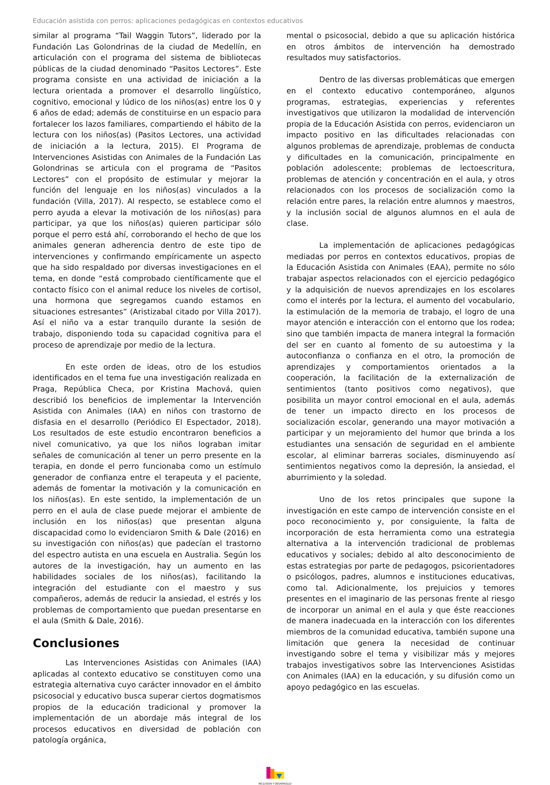Educación asistida con perros: aplicaciones pedagógicas en contextos educativos
similar al programa “Tail Waggin Tutors”, liderado por la Fundación Las Golondrinas de la ciudad de Medellín, en articulación con el programa del sistema de bibliotecas públicas de la ciudad denominado “Pasitos Lectores”. Este programa consiste en una actividad de iniciación a la lectura orientada a promover el desarrollo lingüístico, cognitivo, emocional y lúdico de los niños(as) entre los 0 y 6 años de edad; además de constituirse en un espacio para fortalecer los lazos familiares, compartiendo el hábito de la lectura con los niños(as) (Pasitos Lectores, una actividad de iniciación a la lectura, 2015). El Programa de Intervenciones Asistidas con Animales de la Fundación Las Golondrinas se articula con el programa de “Pasitos Lectores” con el propósito de estimular y mejorar la función del lenguaje en los niños(as) vinculados a la fundación (Villa, 2017). Al respecto, se establece como el perro ayuda a elevar la motivación de los niños(as) para participar, ya que los niños(as) quieren participar sólo porque el perro está ahí, corroborando el hecho de que los animales generan adherencia dentro de este tipo de intervenciones y confirmando empíricamente un aspecto que ha sido respaldado por diversas investigaciones en el tema, en donde “está comprobado científicamente que el contacto físico con el animal reduce los niveles de cortisol, una hormona que segregamos cuando estamos en situaciones estresantes” (Aristizabal citado por Villa 2017). Así el niño va a estar tranquilo durante la sesión de trabajo, disponiendo toda su capacidad cognitiva para el proceso de aprendizaje por medio de la lectura.
En este orden de ideas, otro de los estudios identificados en el tema fue una investigación realizada en Praga, República Checa, por Kristina Machová, quien describió los beneficios de implementar la Intervención Asistida con Animales (IAA) en niños con trastorno de disfasia en el desarrollo (Periódico El Espectador, 2018). Los resultados de este estudio encontraron beneficios a nivel comunicativo, ya que los niños lograban imitar señales de comunicación al tener un perro presente en la terapia, en donde el perro funcionaba como un estímulo generador de confianza entre el terapeuta y el paciente, además de fomentar la motivación y la comunicación en los niños(as). En este sentido, la implementación de un perro en el aula de clase puede mejorar el ambiente de inclusión en los niños(as) que presentan alguna discapacidad como lo evidenciaron Smith & Dale (2016) en su investigación con niños(as) que padecían el trastorno del espectro autista en una escuela en Australia. Según los autores de la investigación, hay un aumento en las habilidades sociales de los niños(as), facilitando la integración del estudiante con el maestro y sus compañeros, además de reducir la ansiedad, el estrés y los problemas de comportamiento que puedan presentarse en el aula (Smith & Dale, 2016).
Conclusiones
Las Intervenciones Asistidas con Animales (IAA) aplicadas al contexto educativo se constituyen como una estrategia alternativa cuyo carácter innovador en el ámbito psicosocial y educativo busca superar ciertos dogmatismos propios de la educación tradicional y promover la implementación de un abordaje más integral de los procesos educativos en diversidad de población con patología orgánica,
mental o psicosocial, debido a que su aplicación histórica en otros ámbitos de intervención ha demostrado resultados muy satisfactorios.
Dentro de las diversas problemáticas que emergen en el contexto educativo contemporáneo, algunos programas, estrategias, experiencias y referentes investigativos que utilizaron la modalidad de intervención propia de la Educación Asistida con perros, evidenciaron un impacto positivo en las dificultades relacionadas con algunos problemas de aprendizaje, problemas de conducta y dificultades en la comunicación, principalmente en población adolescente; problemas de lectoescritura, problemas de atención y concentración en el aula, y otros relacionados con los procesos de socialización como la relación entre pares, la relación entre alumnos y maestros, y la inclusión social de algunos alumnos en el aula de clase.
La implementación de aplicaciones pedagógicas mediadas por perros en contextos educativos, propias de la Educación Asistida con Animales (EAA), permite no sólo trabajar aspectos relacionados con el ejercicio pedagógico y la adquisición de nuevos aprendizajes en los escolares como el interés por la lectura, el aumento del vocabulario, la estimulación de la memoria de trabajo, el logro de una mayor atención e interacción con el entorno que los rodea; sino que también impacta de manera integral la formación del ser en cuanto al fomento de su autoestima y la autoconfianza o confianza en el otro, la promoción de aprendizajes y comportamientos orientados a la cooperación, la facilitación de la externalización de sentimientos (tanto positivos como negativos), que posibilita un mayor control emocional en el aula, además de tener un impacto directo en los procesos de socialización escolar, generando una mayor motivación a participar y un mejoramiento del humor que brinda a los estudiantes una sensación de seguridad en el ambiente escolar, al eliminar barreras sociales, disminuyendo así sentimientos negativos como la depresión, la ansiedad, el aburrimiento y la soledad.
Uno de los retos principales que supone la investigación en este campo de intervención consiste en el poco reconocimiento y, por consiguiente, la falta de incorporación de esta herramienta como una estrategia alternativa a la intervención tradicional de problemas educativos y sociales; debido al alto desconocimiento de estas estrategias por parte de pedagogos, psicorientadores o psicólogos, padres, alumnos e instituciones educativas, como tal. Adicionalmente, los prejuicios y temores presentes en el imaginario de las personas frente al riesgo de incorporar un animal en el aula y que éste reacciones de manera inadecuada en la interacción con los diferentes miembros de la comunidad educativa, también supone una limitación que genera la necesidad de continuar investigando sobre el tema y visibilizar más y mejores trabajos investigativos sobre las Intervenciones Asistidas con Animales (IAA) en la educación, y su difusión como un apoyo pedagógico en las escuelas.
INCLUSIÓN Y DESARROLLO